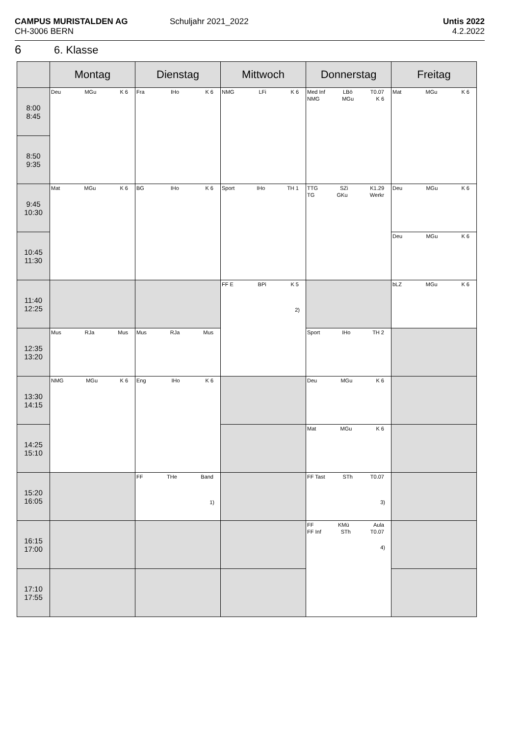CAMPUS MURISTALDEN AG
CH-3006 BERN
Schuljahr 2021_2022
Untis 2022
4.2.2022
6 6. Klasse
| | Montag | Dienstag | Mittwoch | Donnerstag | Freitag |
| --- | --- | --- | --- | --- | --- |
| 8:00 8:45 | Deu MGu K 6 | Fra IHo K 6 | NMG LFi K 6 | Med Inf LBö T0.07 NMG MGu K 6 | Mat MGu K 6 |
| 8:50 9:35 | | | | | |
| 9:45 10:30 | Mat MGu K 6 | BG IHo K 6 | Sport IHo TH 1 | TTG SZi K1.29 TG GKu Werkr | Deu MGu K 6 |
| 10:45 11:30 | | | | | Deu MGu K 6 |
| 11:40 12:25 | | | FF E BPi K 5 2) | | bLZ MGu K 6 |
| 12:35 13:20 | Mus RJa Mus | Mus RJa Mus | | Sport IHo TH 2 | |
| 13:30 14:15 | NMG MGu K 6 | Eng IHo K 6 | | Deu MGu K 6 | |
| 14:25 15:10 | | | | Mat MGu K 6 | |
| 15:20 16:05 | | FF THe Band 1) | | FF Tast STh T0.07 3) | |
| 16:15 17:00 | | | | FF KMü Aula FF Inf STh T0.07 4) | |
| 17:10 17:55 | | | | | |